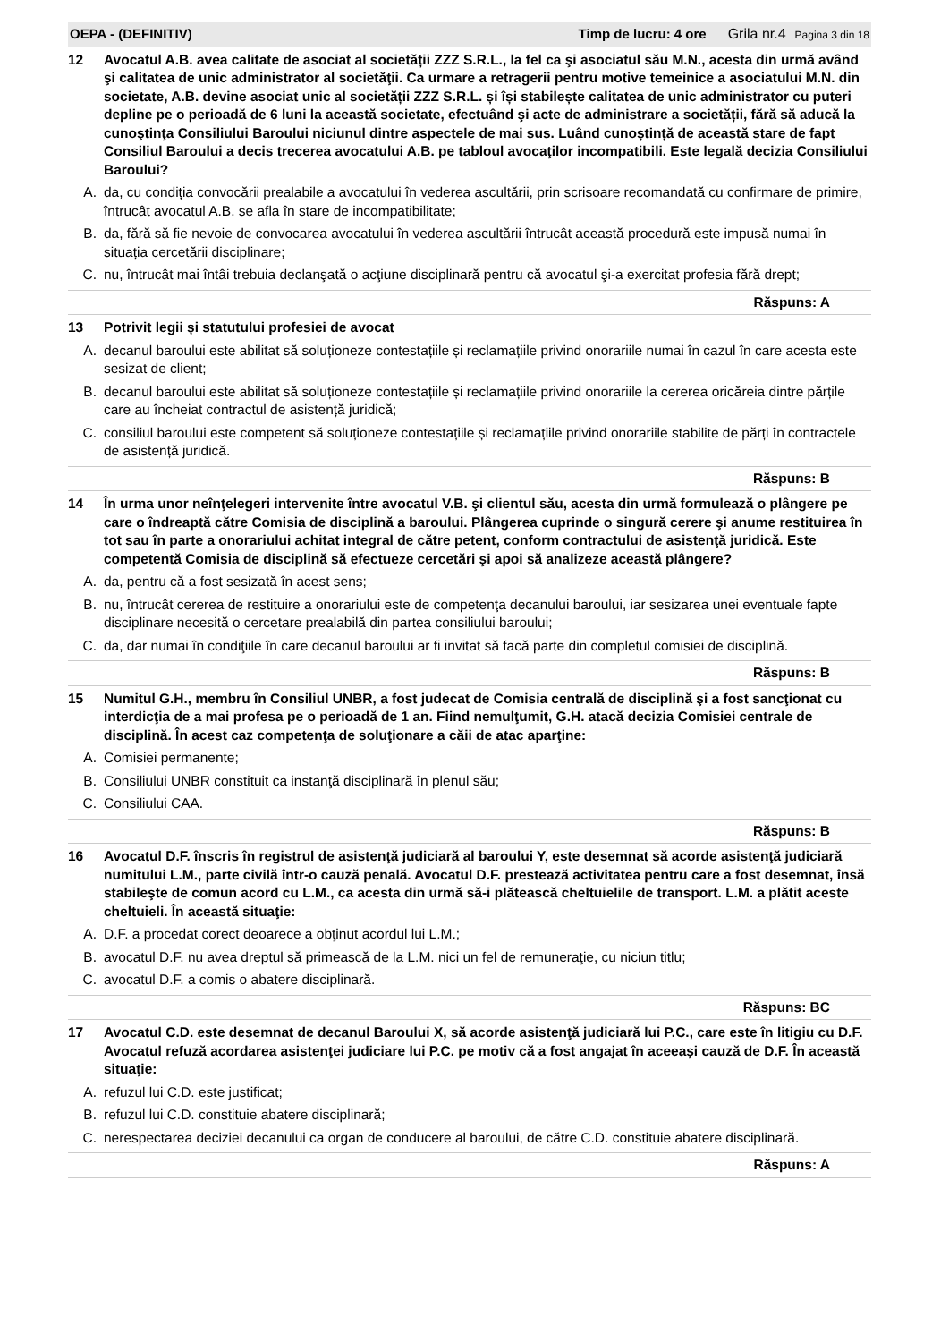OEPA - (DEFINITIV) Timp de lucru: 4 ore Grila nr.4 Pagina 3 din 18
12 Avocatul A.B. avea calitate de asociat al societății ZZZ S.R.L., la fel ca şi asociatul său M.N., acesta din urmă având şi calitatea de unic administrator al societăţii. Ca urmare a retragerii pentru motive temeinice a asociatului M.N. din societate, A.B. devine asociat unic al societății ZZZ S.R.L. și își stabilește calitatea de unic administrator cu puteri depline pe o perioadă de 6 luni la această societate, efectuând şi acte de administrare a societății, fără să aducă la cunoştinţa Consiliului Baroului niciunul dintre aspectele de mai sus. Luând cunoștință de această stare de fapt Consiliul Baroului a decis trecerea avocatului A.B. pe tabloul avocaţilor incompatibili. Este legală decizia Consiliului Baroului?
A. da, cu condiția convocării prealabile a avocatului în vederea ascultării, prin scrisoare recomandată cu confirmare de primire, întrucât avocatul A.B. se afla în stare de incompatibilitate;
B. da, fără să fie nevoie de convocarea avocatului în vederea ascultării întrucât această procedură este impusă numai în situația cercetării disciplinare;
C. nu, întrucât mai întâi trebuia declanşată o acţiune disciplinară pentru că avocatul şi-a exercitat profesia fără drept;
Răspuns: A
13 Potrivit legii și statutului profesiei de avocat
A. decanul baroului este abilitat să soluționeze contestațiile și reclamațiile privind onorariile numai în cazul în care acesta este sesizat de client;
B. decanul baroului este abilitat să soluționeze contestațiile și reclamațiile privind onorariile la cererea oricăreia dintre părțile care au încheiat contractul de asistență juridică;
C. consiliul baroului este competent să soluționeze contestațiile și reclamațiile privind onorariile stabilite de părți în contractele de asistență juridică.
Răspuns: B
14 În urma unor neînţelegeri intervenite între avocatul V.B. şi clientul său, acesta din urmă formulează o plângere pe care o îndreaptă către Comisia de disciplină a baroului. Plângerea cuprinde o singură cerere şi anume restituirea în tot sau în parte a onorariului achitat integral de către petent, conform contractului de asistenţă juridică. Este competentă Comisia de disciplină să efectueze cercetări şi apoi să analizeze această plângere?
A. da, pentru că a fost sesizată în acest sens;
B. nu, întrucât cererea de restituire a onorariului este de competenţa decanului baroului, iar sesizarea unei eventuale fapte disciplinare necesită o cercetare prealabilă din partea consiliului baroului;
C. da, dar numai în condiţiile în care decanul baroului ar fi invitat să facă parte din completul comisiei de disciplină.
Răspuns: B
15 Numitul G.H., membru în Consiliul UNBR, a fost judecat de Comisia centrală de disciplină şi a fost sancţionat cu interdicţia de a mai profesa pe o perioadă de 1 an. Fiind nemulţumit, G.H. atacă decizia Comisiei centrale de disciplină. În acest caz competenţa de soluţionare a căii de atac aparţine:
A. Comisiei permanente;
B. Consiliului UNBR constituit ca instanţă disciplinară în plenul său;
C. Consiliului CAA.
Răspuns: B
16 Avocatul D.F. înscris în registrul de asistenţă judiciară al baroului Y, este desemnat să acorde asistenţă judiciară numitului L.M., parte civilă într-o cauză penală. Avocatul D.F. prestează activitatea pentru care a fost desemnat, însă stabileşte de comun acord cu L.M., ca acesta din urmă să-i plătească cheltuielile de transport. L.M. a plătit aceste cheltuieli. În această situaţie:
A. D.F. a procedat corect deoarece a obţinut acordul lui L.M.;
B. avocatul D.F. nu avea dreptul să primească de la L.M. nici un fel de remuneraţie, cu niciun titlu;
C. avocatul D.F. a comis o abatere disciplinară.
Răspuns: BC
17 Avocatul C.D. este desemnat de decanul Baroului X, să acorde asistenţă judiciară lui P.C., care este în litigiu cu D.F. Avocatul refuză acordarea asistenţei judiciare lui P.C. pe motiv că a fost angajat în aceeaşi cauză de D.F. În această situaţie:
A. refuzul lui C.D. este justificat;
B. refuzul lui C.D. constituie abatere disciplinară;
C. nerespectarea deciziei decanului ca organ de conducere al baroului, de către C.D. constituie abatere disciplinară.
Răspuns: A